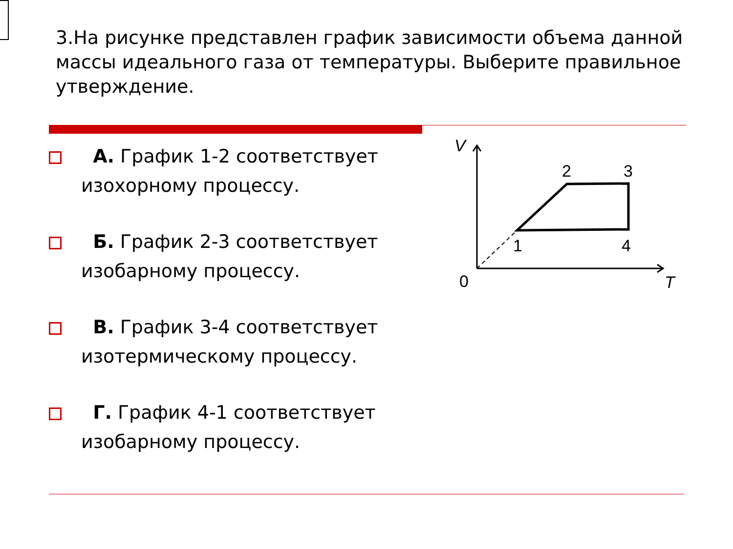3.На рисунке представлен график зависимости объема данной массы идеального газа от температуры. Выберите правильное утверждение.
А. График 1-2 соответствует изохорному процессу.
Б. График 2-3 соответствует изобарному процессу.
В. График 3-4 соответствует изотермическому процессу.
Г. График 4-1 соответствует изобарному процессу.
V
2
3
1
4
0
T